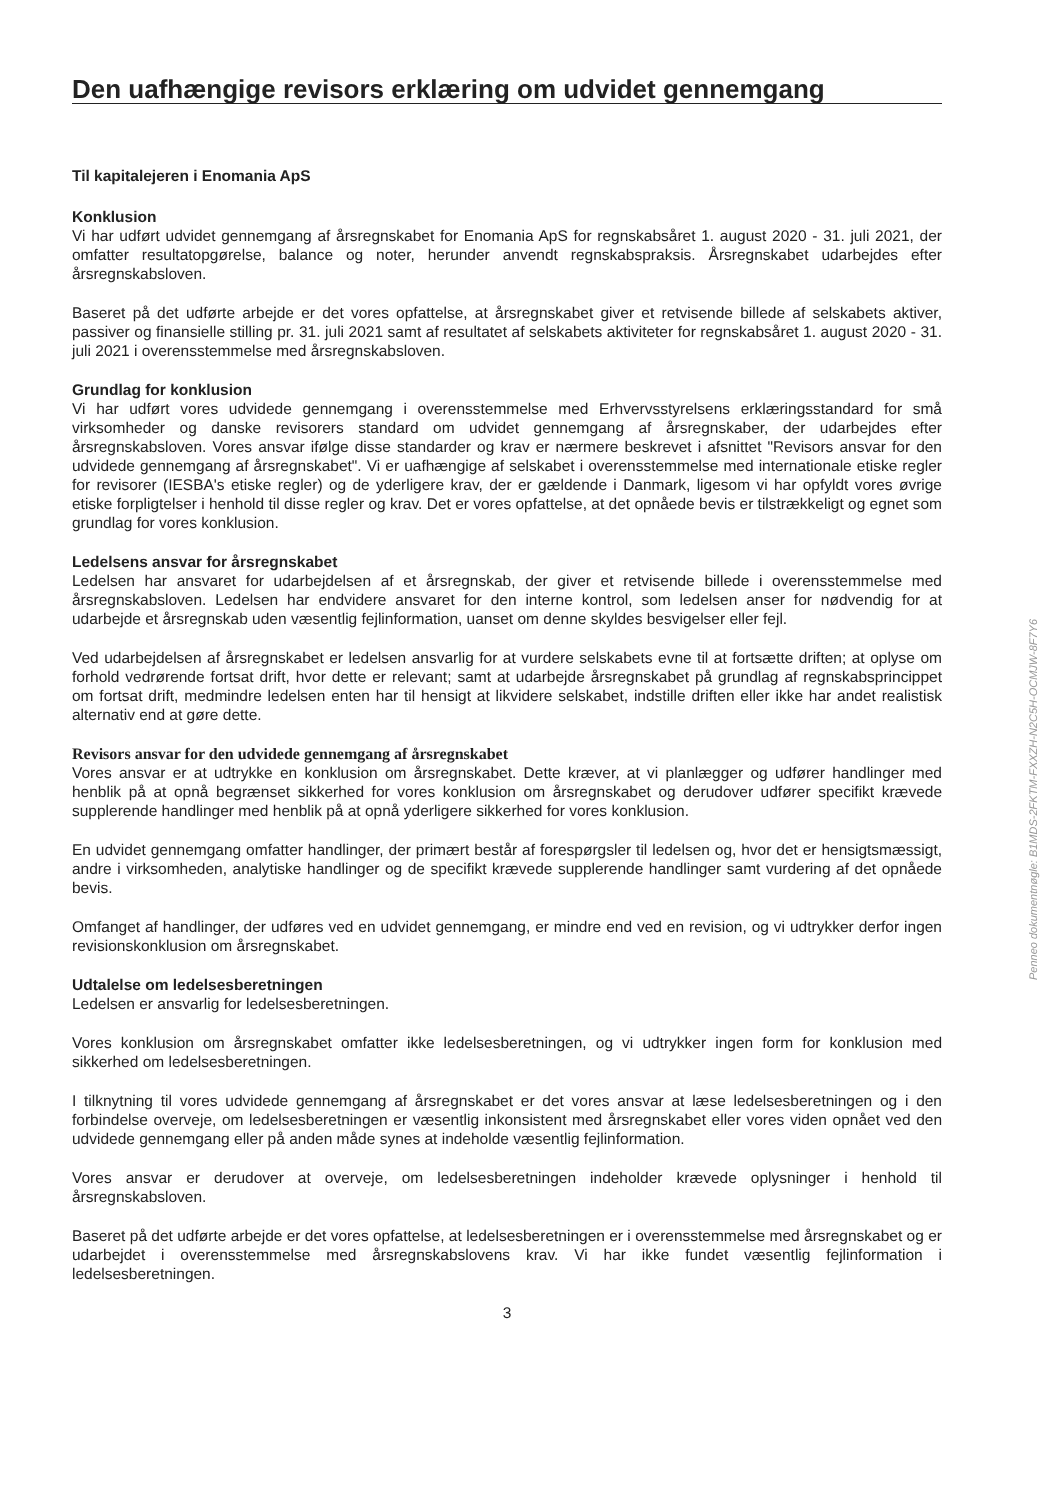Den uafhængige revisors erklæring om udvidet gennemgang
Til kapitalejeren i Enomania ApS
Konklusion
Vi har udført udvidet gennemgang af årsregnskabet for Enomania ApS for regnskabsåret 1. august 2020 - 31. juli 2021, der omfatter resultatopgørelse, balance og noter, herunder anvendt regnskabspraksis. Årsregnskabet udarbejdes efter årsregnskabsloven.
Baseret på det udførte arbejde er det vores opfattelse, at årsregnskabet giver et retvisende billede af selskabets aktiver, passiver og finansielle stilling pr. 31. juli 2021 samt af resultatet af selskabets aktiviteter for regnskabsåret 1. august 2020 - 31. juli 2021 i overensstemmelse med årsregnskabsloven.
Grundlag for konklusion
Vi har udført vores udvidede gennemgang i overensstemmelse med Erhvervsstyrelsens erklæringsstandard for små virksomheder og danske revisorers standard om udvidet gennemgang af årsregnskaber, der udarbejdes efter årsregnskabsloven. Vores ansvar ifølge disse standarder og krav er nærmere beskrevet i afsnittet "Revisors ansvar for den udvidede gennemgang af årsregnskabet". Vi er uafhængige af selskabet i overensstemmelse med internationale etiske regler for revisorer (IESBA's etiske regler) og de yderligere krav, der er gældende i Danmark, ligesom vi har opfyldt vores øvrige etiske forpligtelser i henhold til disse regler og krav. Det er vores opfattelse, at det opnåede bevis er tilstrækkeligt og egnet som grundlag for vores konklusion.
Ledelsens ansvar for årsregnskabet
Ledelsen har ansvaret for udarbejdelsen af et årsregnskab, der giver et retvisende billede i overensstemmelse med årsregnskabsloven. Ledelsen har endvidere ansvaret for den interne kontrol, som ledelsen anser for nødvendig for at udarbejde et årsregnskab uden væsentlig fejlinformation, uanset om denne skyldes besvigelser eller fejl.
Ved udarbejdelsen af årsregnskabet er ledelsen ansvarlig for at vurdere selskabets evne til at fortsætte driften; at oplyse om forhold vedrørende fortsat drift, hvor dette er relevant; samt at udarbejde årsregnskabet på grundlag af regnskabsprincippet om fortsat drift, medmindre ledelsen enten har til hensigt at likvidere selskabet, indstille driften eller ikke har andet realistisk alternativ end at gøre dette.
Revisors ansvar for den udvidede gennemgang af årsregnskabet
Vores ansvar er at udtrykke en konklusion om årsregnskabet. Dette kræver, at vi planlægger og udfører handlinger med henblik på at opnå begrænset sikkerhed for vores konklusion om årsregnskabet og derudover udfører specifikt krævede supplerende handlinger med henblik på at opnå yderligere sikkerhed for vores konklusion.
En udvidet gennemgang omfatter handlinger, der primært består af forespørgsler til ledelsen og, hvor det er hensigtsmæssigt, andre i virksomheden, analytiske handlinger og de specifikt krævede supplerende handlinger samt vurdering af det opnåede bevis.
Omfanget af handlinger, der udføres ved en udvidet gennemgang, er mindre end ved en revision, og vi udtrykker derfor ingen revisionskonklusion om årsregnskabet.
Udtalelse om ledelsesberetningen
Ledelsen er ansvarlig for ledelsesberetningen.
Vores konklusion om årsregnskabet omfatter ikke ledelsesberetningen, og vi udtrykker ingen form for konklusion med sikkerhed om ledelsesberetningen.
I tilknytning til vores udvidede gennemgang af årsregnskabet er det vores ansvar at læse ledelsesberetningen og i den forbindelse overveje, om ledelsesberetningen er væsentlig inkonsistent med årsregnskabet eller vores viden opnået ved den udvidede gennemgang eller på anden måde synes at indeholde væsentlig fejlinformation.
Vores ansvar er derudover at overveje, om ledelsesberetningen indeholder krævede oplysninger i henhold til årsregnskabsloven.
Baseret på det udførte arbejde er det vores opfattelse, at ledelsesberetningen er i overensstemmelse med årsregnskabet og er udarbejdet i overensstemmelse med årsregnskabslovens krav. Vi har ikke fundet væsentlig fejlinformation i ledelsesberetningen.
3
Penneo dokumentnøgle: B1MDS-2FKTM-FXXZH-N2C5H-OCMJW-8F7Y6